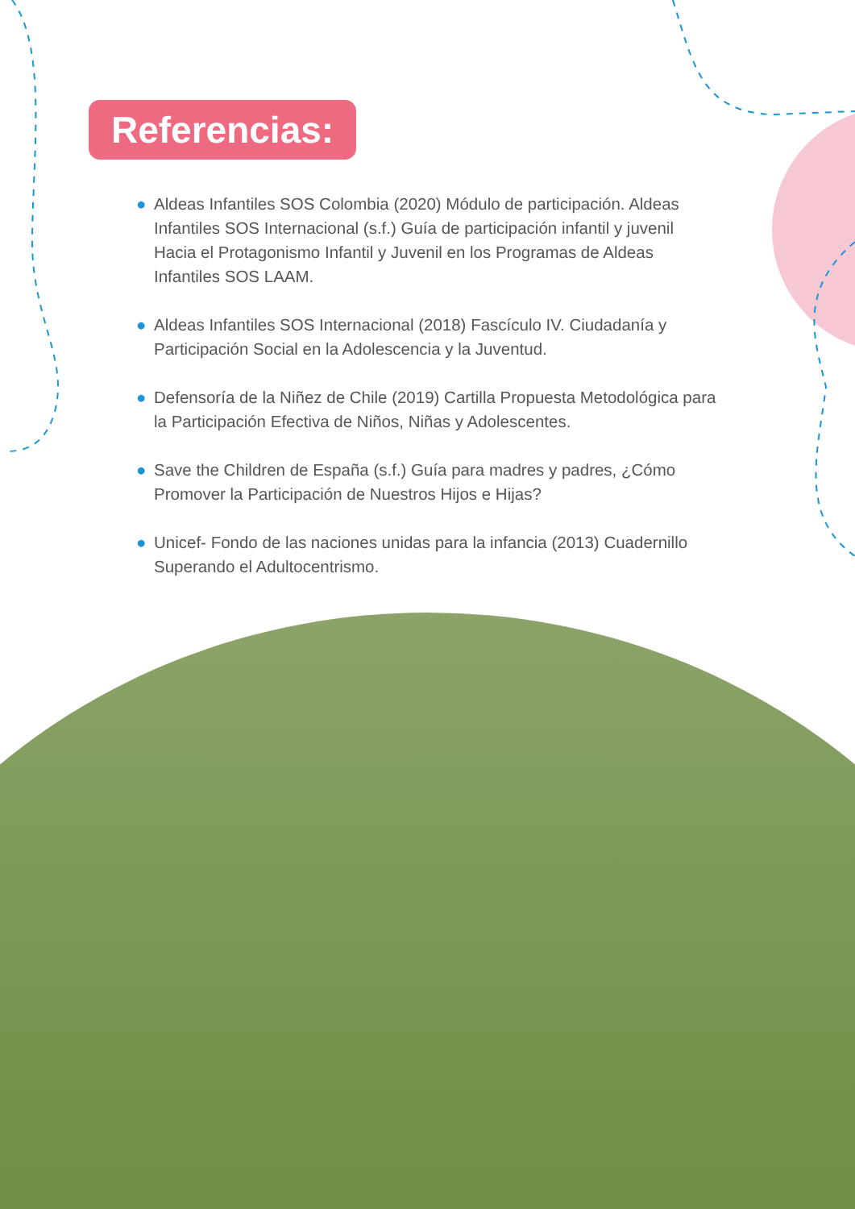Referencias:
● Aldeas Infantiles SOS Colombia (2020) Módulo de participación. Aldeas Infantiles SOS Internacional (s.f.) Guía de participación infantil y juvenil Hacia el Protagonismo Infantil y Juvenil en los Programas de Aldeas Infantiles SOS LAAM.
● Aldeas Infantiles SOS Internacional (2018) Fascículo IV. Ciudadanía y Participación Social en la Adolescencia y la Juventud.
● Defensoría de la Niñez de Chile (2019) Cartilla Propuesta Metodológica para la Participación Efectiva de Niños, Niñas y Adolescentes.
● Save the Children de España (s.f.) Guía para madres y padres, ¿Cómo Promover la Participación de Nuestros Hijos e Hijas?
● Unicef- Fondo de las naciones unidas para la infancia (2013) Cuadernillo Superando el Adultocentrismo.